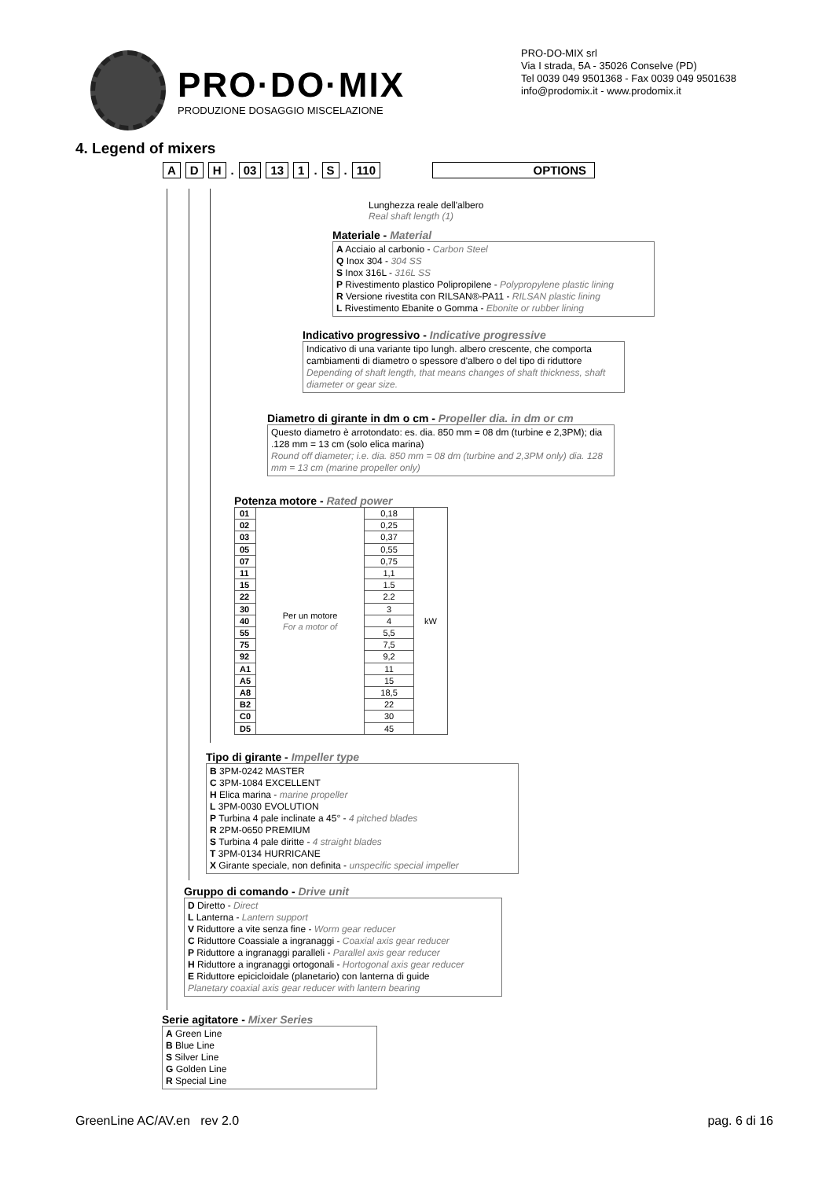PRO·DO·MIX
PRODUZIONE DOSAGGIO MISCELAZIONE
PRO-DO-MIX srl
Via I strada, 5A - 35026 Conselve (PD)
Tel 0039 049 9501368 - Fax 0039 049 9501638
info@prodomix.it - www.prodomix.it
4. Legend of mixers
A D H. 03 13 1. S. 110 OPTIONS
Lunghezza reale dell'albero
Real shaft length (1)
Materiale - Material
A Acciaio al carbonio - Carbon Steel
Q Inox 304 - 304 SS
S Inox 316L - 316L SS
P Rivestimento plastico Polipropilene - Polypropylene plastic lining
R Versione rivestita con RILSAN®-PA11 - RILSAN plastic lining
L Rivestimento Ebanite o Gomma - Ebonite or rubber lining
Indicativo progressivo - Indicative progressive
Indicativo di una variante tipo lungh. albero crescente, che comporta cambiamenti di diametro o spessore d'albero o del tipo di riduttore
Depending of shaft length, that means changes of shaft thickness, shaft diameter or gear size.
Diametro di girante in dm o cm - Propeller dia. in dm or cm
Questo diametro è arrotondato: es. dia. 850 mm = 08 dm (turbine e 2,3PM); dia .128 mm = 13 cm (solo elica marina)
Round off diameter; i.e. dia. 850 mm = 08 dm (turbine and 2,3PM only) dia. 128 mm = 13 cm (marine propeller only)
Potenza motore - Rated power
| 01 | Per un motore For a motor of | 0,18 | kW |
| 02 | | 0,25 | |
| 03 | | 0,37 | |
| 05 | | 0,55 | |
| 07 | | 0,75 | |
| 11 | | 1,1 | |
| 15 | | 1.5 | |
| 22 | | 2.2 | |
| 30 | | 3 | |
| 40 | | 4 | |
| 55 | | 5,5 | |
| 75 | | 7,5 | |
| 92 | | 9,2 | |
| A1 | | 11 | |
| A5 | | 15 | |
| A8 | | 18,5 | |
| B2 | | 22 | |
| C0 | | 30 | |
| D5 | | 45 | |
Tipo di girante - Impeller type
B 3PM-0242 MASTER
C 3PM-1084 EXCELLENT
H Elica marina - marine propeller
L 3PM-0030 EVOLUTION
P Turbina 4 pale inclinate a 45° - 4 pitched blades
R 2PM-0650 PREMIUM
S Turbina 4 pale diritte - 4 straight blades
T 3PM-0134 HURRICANE
X Girante speciale, non definita - unspecific special impeller
Gruppo di comando - Drive unit
D Diretto - Direct
L Lanterna - Lantern support
V Riduttore a vite senza fine - Worm gear reducer
C Riduttore Coassiale a ingranaggi - Coaxial axis gear reducer
P Riduttore a ingranaggi paralleli - Parallel axis gear reducer
H Riduttore a ingranaggi ortogonali - Hortogonal axis gear reducer
E Riduttore epicicloidale (planetario) con lanterna di guide
Planetary coaxial axis gear reducer with lantern bearing
Serie agitatore - Mixer Series
A Green Line
B Blue Line
S Silver Line
G Golden Line
R Special Line
GreenLine AC/AV.en rev 2.0 pag. 6 di 16